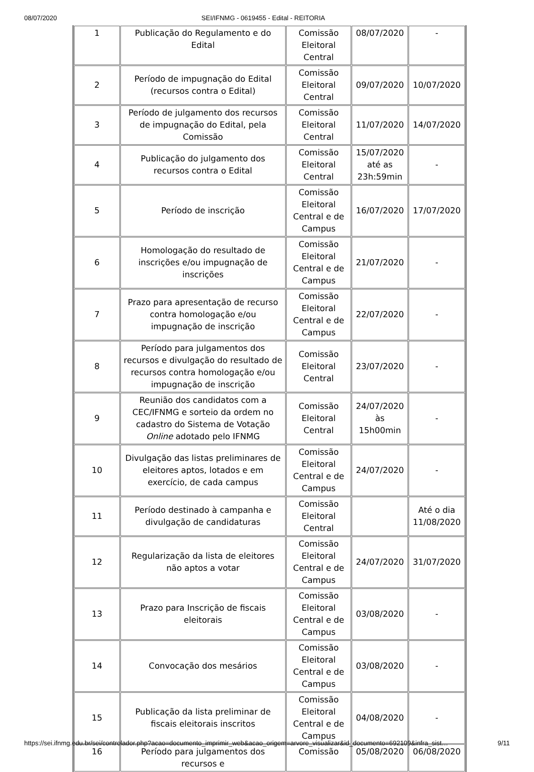08/07/2020 SEI/IFNMG - 0619455 - Edital - REITORIA
| 1 | Publicação do Regulamento e do Edital | Comissão Eleitoral Central | 08/07/2020 | - |
| 2 | Período de impugnação do Edital (recursos contra o Edital) | Comissão Eleitoral Central | 09/07/2020 | 10/07/2020 |
| 3 | Período de julgamento dos recursos de impugnação do Edital, pela Comissão | Comissão Eleitoral Central | 11/07/2020 | 14/07/2020 |
| 4 | Publicação do julgamento dos recursos contra o Edital | Comissão Eleitoral Central | 15/07/2020 até as 23h:59min | - |
| 5 | Período de inscrição | Comissão Eleitoral Central e de Campus | 16/07/2020 | 17/07/2020 |
| 6 | Homologação do resultado de inscrições e/ou impugnação de inscrições | Comissão Eleitoral Central e de Campus | 21/07/2020 | - |
| 7 | Prazo para apresentação de recurso contra homologação e/ou impugnação de inscrição | Comissão Eleitoral Central e de Campus | 22/07/2020 | - |
| 8 | Período para julgamentos dos recursos e divulgação do resultado de recursos contra homologação e/ou impugnação de inscrição | Comissão Eleitoral Central | 23/07/2020 | - |
| 9 | Reunião dos candidatos com a CEC/IFNMG e sorteio da ordem no cadastro do Sistema de Votação Online adotado pelo IFNMG | Comissão Eleitoral Central | 24/07/2020 às 15h00min | - |
| 10 | Divulgação das listas preliminares de eleitores aptos, lotados e em exercício, de cada campus | Comissão Eleitoral Central e de Campus | 24/07/2020 | - |
| 11 | Período destinado à campanha e divulgação de candidaturas | Comissão Eleitoral Central | | Até o dia 11/08/2020 |
| 12 | Regularização da lista de eleitores não aptos a votar | Comissão Eleitoral Central e de Campus | 24/07/2020 | 31/07/2020 |
| 13 | Prazo para Inscrição de fiscais eleitorais | Comissão Eleitoral Central e de Campus | 03/08/2020 | - |
| 14 | Convocação dos mesários | Comissão Eleitoral Central e de Campus | 03/08/2020 | - |
| 15 | Publicação da lista preliminar de fiscais eleitorais inscritos | Comissão Eleitoral Central e de Campus | 04/08/2020 | - |
| 16 | Período para julgamentos dos recursos e | Comissão | 05/08/2020 | 06/08/2020 |
https://sei.ifnmg.edu.br/sei/controlador.php?acao=documento_imprimir_web&acao_origem=arvore_visualizar&id_documento=692109&infra_sist… 9/11